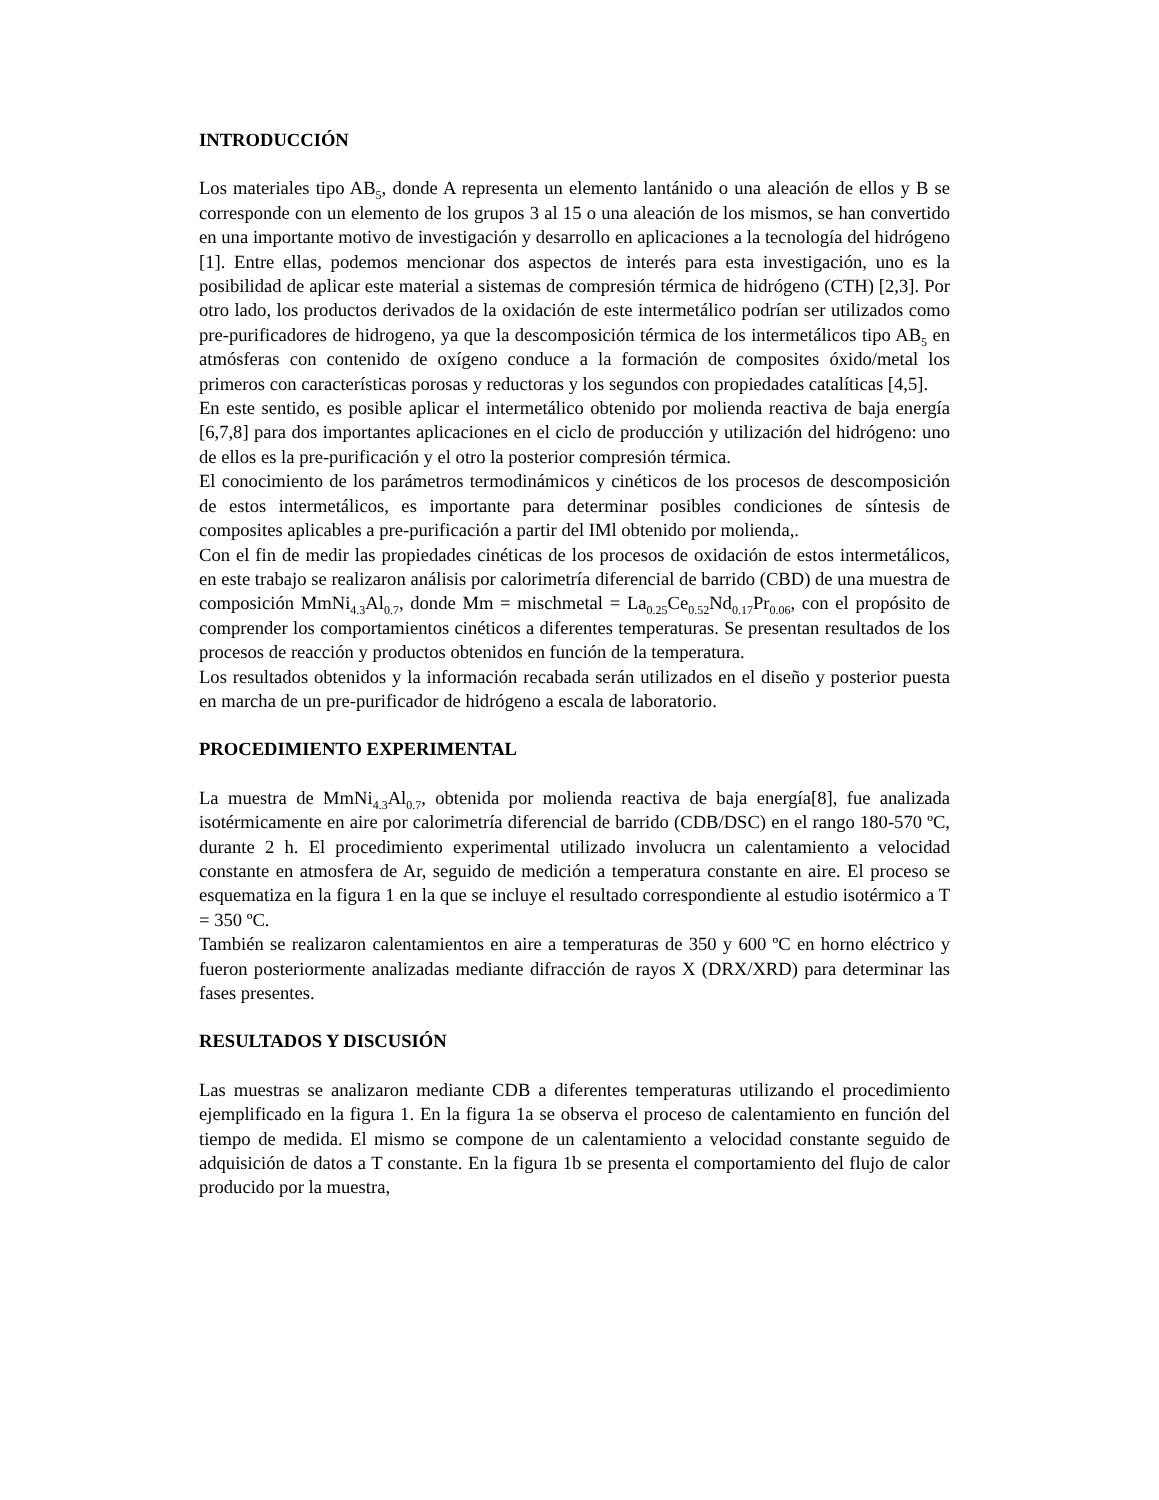INTRODUCCIÓN
Los materiales tipo AB<sub>5</sub>, donde A representa un elemento lantánido o una aleación de ellos y B se corresponde con un elemento de los grupos 3 al 15 o una aleación de los mismos, se han convertido en una importante motivo de investigación y desarrollo en aplicaciones a la tecnología del hidrógeno [1]. Entre ellas, podemos mencionar dos aspectos de interés para esta investigación, uno es la posibilidad de aplicar este material a sistemas de compresión térmica de hidrógeno (CTH) [2,3]. Por otro lado, los productos derivados de la oxidación de este intermetálico podrían ser utilizados como pre-purificadores de hidrogeno, ya que la descomposición térmica de los intermetálicos tipo AB<sub>5</sub> en atmósferas con contenido de oxígeno conduce a la formación de composites óxido/metal los primeros con características porosas y reductoras y los segundos con propiedades catalíticas [4,5].
En este sentido, es posible aplicar el intermetálico obtenido por molienda reactiva de baja energía [6,7,8] para dos importantes aplicaciones en el ciclo de producción y utilización del hidrógeno: uno de ellos es la pre-purificación y el otro la posterior compresión térmica.
El conocimiento de los parámetros termodinámicos y cinéticos de los procesos de descomposición de estos intermetálicos, es importante para determinar posibles condiciones de síntesis de composites aplicables a pre-purificación a partir del IMl obtenido por molienda,.
Con el fin de medir las propiedades cinéticas de los procesos de oxidación de estos intermetálicos, en este trabajo se realizaron análisis por calorimetría diferencial de barrido (CBD) de una muestra de composición MmNi<sub>4.3</sub>Al<sub>0.7</sub>, donde Mm = mischmetal = La<sub>0.25</sub>Ce<sub>0.52</sub>Nd<sub>0.17</sub>Pr<sub>0.06</sub>, con el propósito de comprender los comportamientos cinéticos a diferentes temperaturas. Se presentan resultados de los procesos de reacción y productos obtenidos en función de la temperatura.
Los resultados obtenidos y la información recabada serán utilizados en el diseño y posterior puesta en marcha de un pre-purificador de hidrógeno a escala de laboratorio.
PROCEDIMIENTO EXPERIMENTAL
La muestra de MmNi<sub>4.3</sub>Al<sub>0.7</sub>, obtenida por molienda reactiva de baja energía[8], fue analizada isotérmicamente en aire por calorimetría diferencial de barrido (CDB/DSC) en el rango 180-570 ºC, durante 2 h. El procedimiento experimental utilizado involucra un calentamiento a velocidad constante en atmosfera de Ar, seguido de medición a temperatura constante en aire. El proceso se esquematiza en la figura 1 en la que se incluye el resultado correspondiente al estudio isotérmico a T = 350 ºC.
También se realizaron calentamientos en aire a temperaturas de 350 y 600 ºC en horno eléctrico y fueron posteriormente analizadas mediante difracción de rayos X (DRX/XRD) para determinar las fases presentes.
RESULTADOS Y DISCUSIÓN
Las muestras se analizaron mediante CDB a diferentes temperaturas utilizando el procedimiento ejemplificado en la figura 1. En la figura 1a se observa el proceso de calentamiento en función del tiempo de medida. El mismo se compone de un calentamiento a velocidad constante seguido de adquisición de datos a T constante. En la figura 1b se presenta el comportamiento del flujo de calor producido por la muestra,